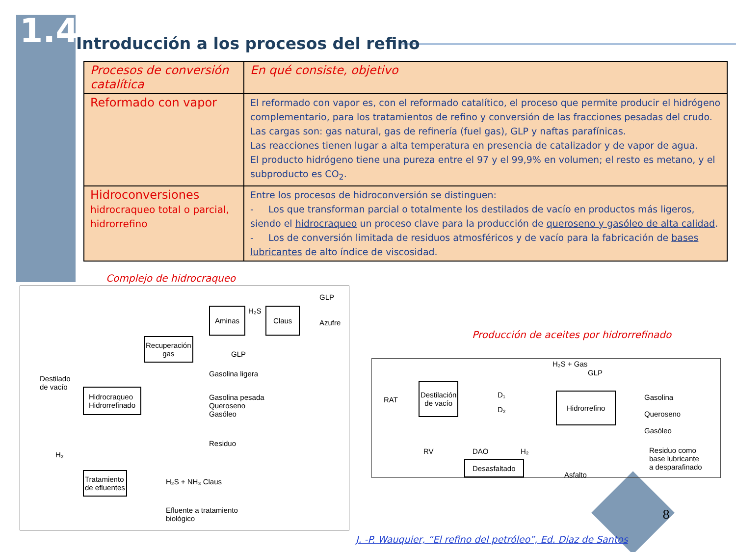1.4
Introducción a los procesos del refino
| Procesos de conversión catalítica | En qué consiste, objetivo |
| Reformado con vapor | El reformado con vapor es, con el reformado catalítico, el proceso que permite producir el hidrógeno complementario, para los tratamientos de refino y conversión de las fracciones pesadas del crudo. Las cargas son: gas natural, gas de refinería (fuel gas), GLP y naftas parafínicas. Las reacciones tienen lugar a alta temperatura en presencia de catalizador y de vapor de agua. El producto hidrógeno tiene una pureza entre el 97 y el 99,9% en volumen; el resto es metano, y el subproducto es CO<sub>2</sub>. |
| Hidroconversiones hidrocraqueo total o parcial, hidrorrefino | Entre los procesos de hidroconversión se distinguen: - Los que transforman parcial o totalmente los destilados de vacío en productos más ligeros, siendo el hidrocraqueo un proceso clave para la producción de queroseno y gasóleo de alta calidad . - Los de conversión limitada de residuos atmosféricos y de vacío para la fabricación de bases lubricantes de alto índice de viscosidad. |
Complejo de hidrocraqueo
GLP
H₂S Aminas Claus
Azufre
Recuperación
gas
GLP
Gasolina ligera
Destilado
de vacío Hidrocraqueo
Hidrorrefinado Gasolina pesada
Queroseno
Gasóleo
Residuo
H₂
Tratamiento
de efluentes H₂S + NH₃ Claus
Efluente a tratamiento
biológico
Producción de aceites por hidrorrefinado
H₂S + Gas
GLP
RAT
Destilación
de vacío D₁
D₂
Hidrorrefino Gasolina
Queroseno
Gasóleo
RV DAO H₂ Residuo como
base lubricante
a desparafinado
Desasfaltado
Asfalto
8
J. -P. Wauquier, “El refino del petróleo”, Ed. Diaz de Santos